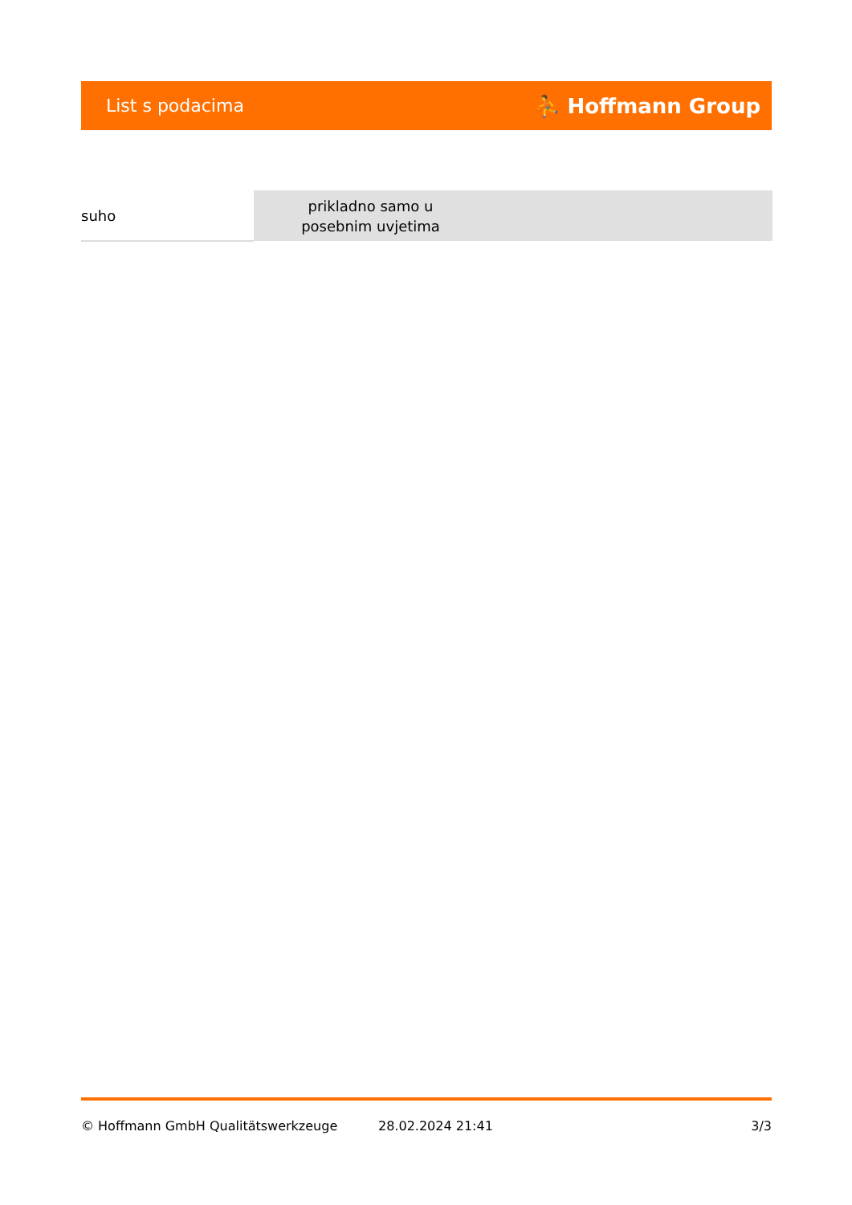List s podacima ⛹ Hoffmann Group
| suho | prikladno samo u posebnim uvjetima |
© Hoffmann GmbH Qualitätswerkzeuge 28.02.2024 21:41 3/3